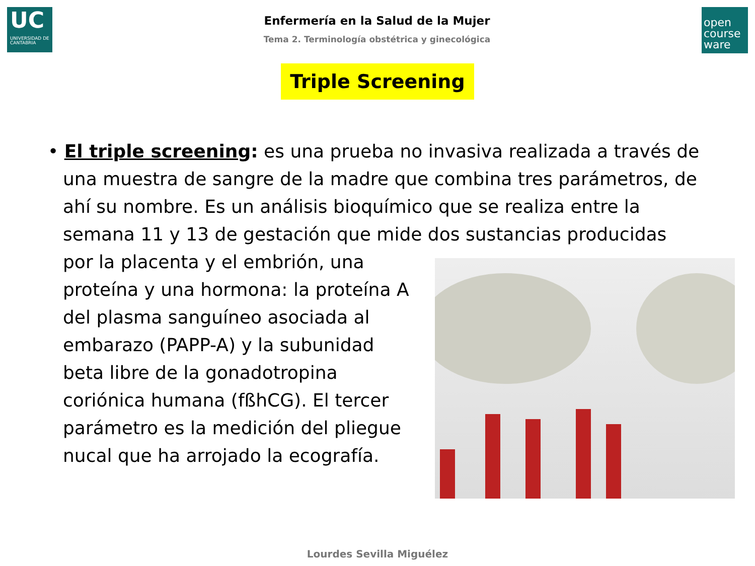UC
UNIVERSIDAD DE CANTABRIA
Enfermería en la Salud de la Mujer
Tema 2. Terminología obstétrica y ginecológica
open course ware
Triple Screening
• El triple screening: es una prueba no invasiva realizada a través de una muestra de sangre de la madre que combina tres parámetros, de ahí su nombre. Es un análisis bioquímico que se realiza entre la semana 11 y 13 de gestación que mide dos sustancias producidas por la placenta y el embrión, una proteína y una hormona: la proteína A del plasma sanguíneo asociada al embarazo (PAPP-A) y la subunidad beta libre de la gonadotropina coriónica humana (fßhCG). El tercer parámetro es la medición del pliegue nucal que ha arrojado la ecografía.
Lourdes Sevilla Miguélez